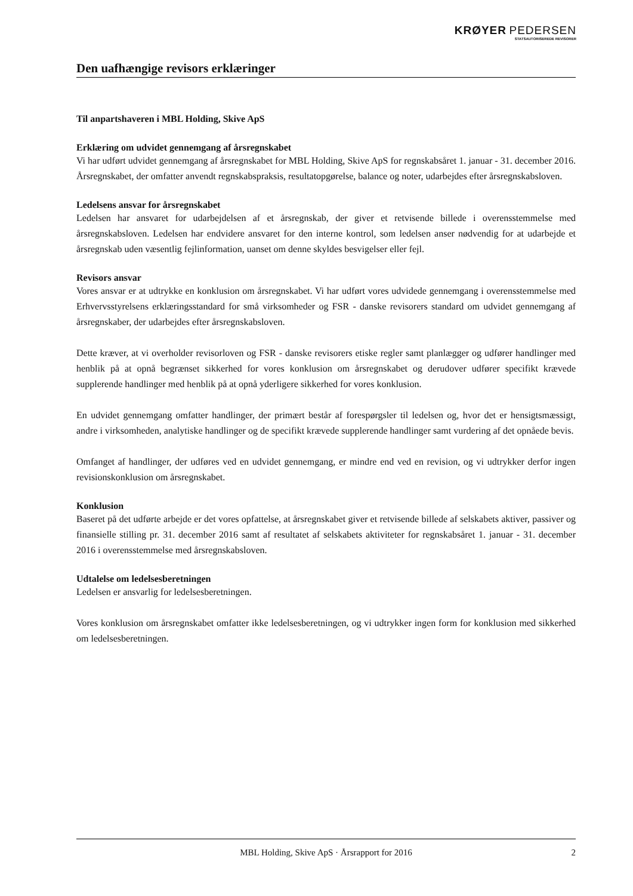KRØYER PEDERSEN
STATSAUTORISEREDE REVISORER
Den uafhængige revisors erklæringer
Til anpartshaveren i MBL Holding, Skive ApS
Erklæring om udvidet gennemgang af årsregnskabet
Vi har udført udvidet gennemgang af årsregnskabet for MBL Holding, Skive ApS for regnskabsåret 1. januar - 31. december 2016. Årsregnskabet, der omfatter anvendt regnskabspraksis, resultatopgørelse, balance og noter, udarbejdes efter årsregnskabsloven.
Ledelsens ansvar for årsregnskabet
Ledelsen har ansvaret for udarbejdelsen af et årsregnskab, der giver et retvisende billede i overensstemmelse med årsregnskabsloven. Ledelsen har endvidere ansvaret for den interne kontrol, som ledelsen anser nødvendig for at udarbejde et årsregnskab uden væsentlig fejlinformation, uanset om denne skyldes besvigelser eller fejl.
Revisors ansvar
Vores ansvar er at udtrykke en konklusion om årsregnskabet. Vi har udført vores udvidede gennemgang i overensstemmelse med Erhvervsstyrelsens erklæringsstandard for små virksomheder og FSR - danske revisorers standard om udvidet gennemgang af årsregnskaber, der udarbejdes efter årsregnskabsloven.
Dette kræver, at vi overholder revisorloven og FSR - danske revisorers etiske regler samt planlægger og udfører handlinger med henblik på at opnå begrænset sikkerhed for vores konklusion om årsregnskabet og derudover udfører specifikt krævede supplerende handlinger med henblik på at opnå yderligere sikkerhed for vores konklusion.
En udvidet gennemgang omfatter handlinger, der primært består af forespørgsler til ledelsen og, hvor det er hensigtsmæssigt, andre i virksomheden, analytiske handlinger og de specifikt krævede supplerende handlinger samt vurdering af det opnåede bevis.
Omfanget af handlinger, der udføres ved en udvidet gennemgang, er mindre end ved en revision, og vi udtrykker derfor ingen revisionskonklusion om årsregnskabet.
Konklusion
Baseret på det udførte arbejde er det vores opfattelse, at årsregnskabet giver et retvisende billede af selskabets aktiver, passiver og finansielle stilling pr. 31. december 2016 samt af resultatet af selskabets aktiviteter for regnskabsåret 1. januar - 31. december 2016 i overensstemmelse med årsregnskabsloven.
Udtalelse om ledelsesberetningen
Ledelsen er ansvarlig for ledelsesberetningen.
Vores konklusion om årsregnskabet omfatter ikke ledelsesberetningen, og vi udtrykker ingen form for konklusion med sikkerhed om ledelsesberetningen.
MBL Holding, Skive ApS · Årsrapport for 2016 2